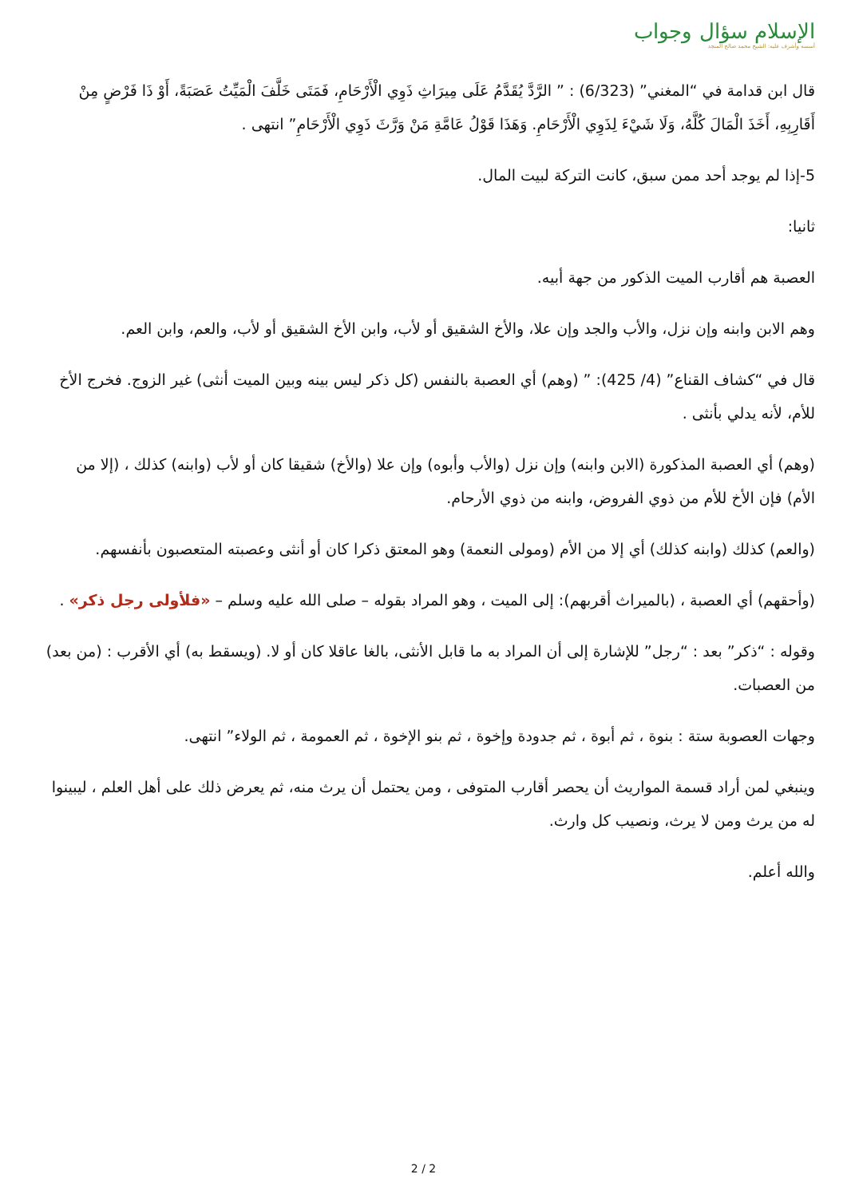الإسلام سؤال وجواب
أسسه وأشرف عليه: الشيخ محمد صالح المنجد
قال ابن قدامة في “المغني” (6/323) : ” الرَّدَّ يُقَدَّمُ عَلَى مِيرَاثِ ذَوِي الْأَرْحَامِ، فَمَتَى خَلَّفَ الْمَيِّتُ عَصَبَةً، أَوْ ذَا فَرْضٍ مِنْ أَقَارِبِهِ، أَخَذَ الْمَالَ كُلَّهُ، وَلَا شَيْءَ لِذَوِي الْأَرْحَامِ. وَهَذَا قَوْلُ عَامَّةِ مَنْ وَرَّثَ ذَوِي الْأَرْحَامِ” انتهى .
5-إذا لم يوجد أحد ممن سبق، كانت التركة لبيت المال.
ثانيا:
العصبة هم أقارب الميت الذكور من جهة أبيه.
وهم الابن وابنه وإن نزل، والأب والجد وإن علا، والأخ الشقيق أو لأب، وابن الأخ الشقيق أو لأب، والعم، وابن العم.
قال في “كشاف القناع” (4/ 425): ” (وهم) أي العصبة بالنفس (كل ذكر ليس بينه وبين الميت أنثى) غير الزوج. فخرج الأخ للأم، لأنه يدلي بأنثى .
(وهم) أي العصبة المذكورة (الابن وابنه) وإن نزل (والأب وأبوه) وإن علا (والأخ) شقيقا كان أو لأب (وابنه) كذلك ، (إلا من الأم) فإن الأخ للأم من ذوي الفروض، وابنه من ذوي الأرحام.
(والعم) كذلك (وابنه كذلك) أي إلا من الأم (ومولى النعمة) وهو المعتق ذكرا كان أو أنثى وعصبته المتعصبون بأنفسهم.
(وأحقهم) أي العصبة ، (بالميراث أقربهم): إلى الميت ، وهو المراد بقوله – صلى الله عليه وسلم – «فلأولى رجل ذكر» .
وقوله : “ذكر” بعد : “رجل” للإشارة إلى أن المراد به ما قابل الأنثى، بالغا عاقلا كان أو لا. (ويسقط به) أي الأقرب : (من بعد) من العصبات.
وجهات العصوبة ستة : بنوة ، ثم أبوة ، ثم جدودة وإخوة ، ثم بنو الإخوة ، ثم العمومة ، ثم الولاء” انتهى.
وينبغي لمن أراد قسمة المواريث أن يحصر أقارب المتوفى ، ومن يحتمل أن يرث منه، ثم يعرض ذلك على أهل العلم ، ليبينوا له من يرث ومن لا يرث، ونصيب كل وارث.
والله أعلم.
2 / 2